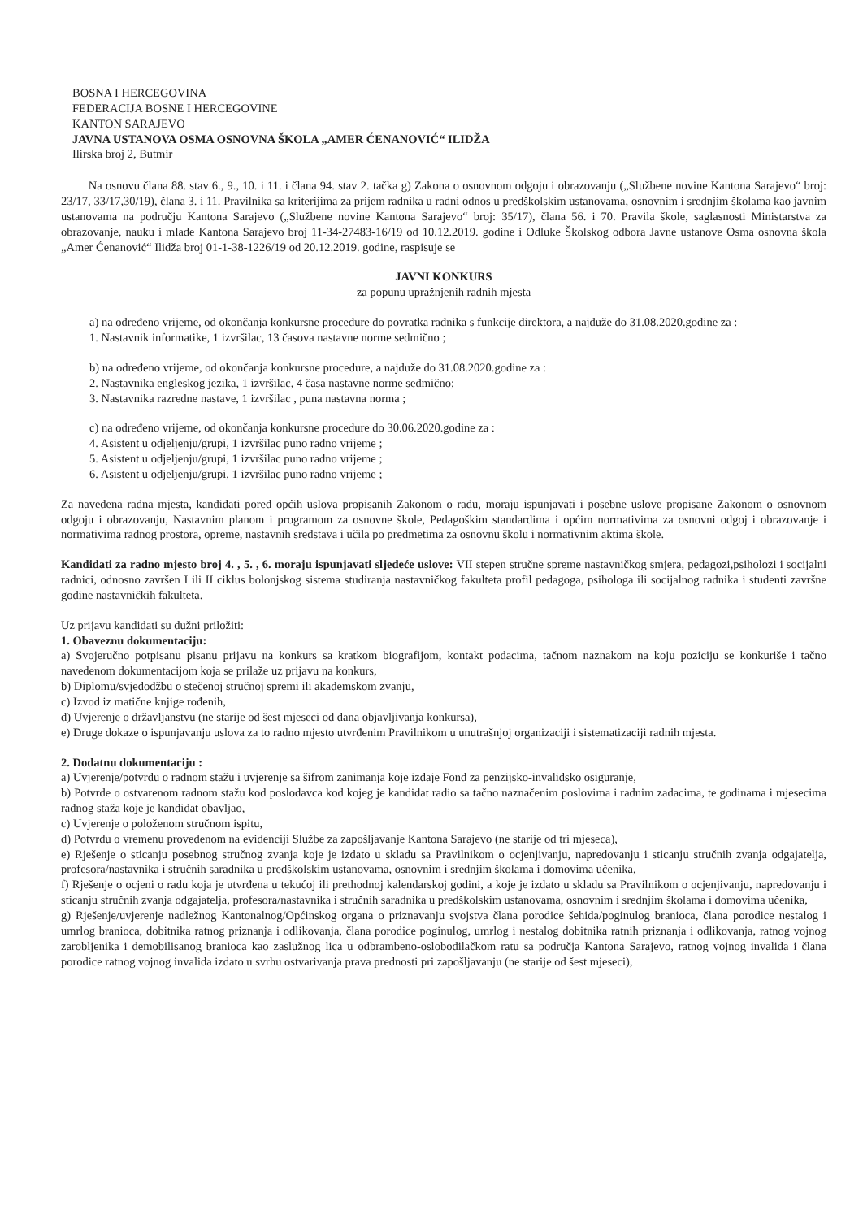BOSNA I HERCEGOVINA
FEDERACIJA BOSNE I HERCEGOVINE
KANTON SARAJEVO
JAVNA USTANOVA OSMA OSNOVNA ŠKOLA „AMER ĆENANOVIĆ“ ILIDŽA
Ilirska broj 2, Butmir
Na osnovu člana 88. stav 6., 9., 10. i 11. i člana 94. stav 2. tačka g) Zakona o osnovnom odgoju i obrazovanju („Službene novine Kantona Sarajevo“ broj: 23/17, 33/17,30/19), člana 3. i 11. Pravilnika sa kriterijima za prijem radnika u radni odnos u predškolskim ustanovama, osnovnim i srednjim školama kao javnim ustanovama na području Kantona Sarajevo („Službene novine Kantona Sarajevo“ broj: 35/17), člana 56. i 70. Pravila škole, saglasnosti Ministarstva za obrazovanje, nauku i mlade Kantona Sarajevo broj 11-34-27483-16/19 od 10.12.2019. godine i Odluke Školskog odbora Javne ustanove Osma osnovna škola „Amer Ćenanović“ Ilidža broj 01-1-38-1226/19 od 20.12.2019. godine, raspisuje se
JAVNI KONKURS
za popunu upražnjenih radnih mjesta
a) na određeno vrijeme, od okončanja konkursne procedure do povratka radnika s funkcije direktora, a najduže do 31.08.2020.godine za :
1. Nastavnik informatike, 1 izvršilac, 13 časova nastavne norme sedmično ;
b) na određeno vrijeme, od okončanja konkursne procedure, a najduže do 31.08.2020.godine za :
2. Nastavnika engleskog jezika, 1 izvršilac, 4 časa nastavne norme sedmično;
3. Nastavnika razredne nastave, 1 izvršilac , puna nastavna norma ;
c) na određeno vrijeme, od okončanja konkursne procedure do 30.06.2020.godine za :
4. Asistent u odjeljenju/grupi, 1 izvršilac puno radno vrijeme ;
5. Asistent u odjeljenju/grupi, 1 izvršilac puno radno vrijeme ;
6. Asistent u odjeljenju/grupi, 1 izvršilac puno radno vrijeme ;
Za navedena radna mjesta, kandidati pored općih uslova propisanih Zakonom o radu, moraju ispunjavati i posebne uslove propisane Zakonom o osnovnom odgoju i obrazovanju, Nastavnim planom i programom za osnovne škole, Pedagoškim standardima i općim normativima za osnovni odgoj i obrazovanje i normativima radnog prostora, opreme, nastavnih sredstava i učila po predmetima za osnovnu školu i normativnim aktima škole.
Kandidati za radno mjesto broj 4. , 5. , 6. moraju ispunjavati sljedeće uslove: VII stepen stručne spreme nastavničkog smjera, pedagozi,psiholozi i socijalni radnici, odnosno završen I ili II ciklus bolonjskog sistema studiranja nastavničkog fakulteta profil pedagoga, psihologa ili socijalnog radnika i studenti završne godine nastavničkih fakulteta.
Uz prijavu kandidati su dužni priložiti:
1. Obaveznu dokumentaciju:
a) Svojeručno potpisanu pisanu prijavu na konkurs sa kratkom biografijom, kontakt podacima, tačnom naznakom na koju poziciju se konkuriše i tačno navedenom dokumentacijom koja se prilaže uz prijavu na konkurs,
b) Diplomu/svjedodžbu o stečenoj stručnoj spremi ili akademskom zvanju,
c) Izvod iz matične knjige rođenih,
d) Uvjerenje o državljanstvu (ne starije od šest mjeseci od dana objavljivanja konkursa),
e) Druge dokaze o ispunjavanju uslova za to radno mjesto utvrđenim Pravilnikom u unutrašnjoj organizaciji i sistematizaciji radnih mjesta.
2. Dodatnu dokumentaciju :
a) Uvjerenje/potvrdu o radnom stažu i uvjerenje sa šifrom zanimanja koje izdaje Fond za penzijsko-invalidsko osiguranje,
b) Potvrde o ostvarenom radnom stažu kod poslodavca kod kojeg je kandidat radio sa tačno naznačenim poslovima i radnim zadacima, te godinama i mjesecima radnog staža koje je kandidat obavljao,
c) Uvjerenje o položenom stručnom ispitu,
d) Potvrdu o vremenu provedenom na evidenciji Službe za zapošljavanje Kantona Sarajevo (ne starije od tri mjeseca),
e) Rješenje o sticanju posebnog stručnog zvanja koje je izdato u skladu sa Pravilnikom o ocjenjivanju, napredovanju i sticanju stručnih zvanja odgajatelja, profesora/nastavnika i stručnih saradnika u predškolskim ustanovama, osnovnim i srednjim školama i domovima učenika,
f) Rješenje o ocjeni o radu koja je utvrđena u tekućoj ili prethodnoj kalendarskoj godini, a koje je izdato u skladu sa Pravilnikom o ocjenjivanju, napredovanju i sticanju stručnih zvanja odgajatelja, profesora/nastavnika i stručnih saradnika u predškolskim ustanovama, osnovnim i srednjim školama i domovima učenika,
g) Rješenje/uvjerenje nadležnog Kantonalnog/Općinskog organa o priznavanju svojstva člana porodice šehida/poginulog branioca, člana porodice nestalog i umrlog branioca, dobitnika ratnog priznanja i odlikovanja, člana porodice poginulog, umrlog i nestalog dobitnika ratnih priznanja i odlikovanja, ratnog vojnog zarobljenika i demobilisanog branioca kao zaslužnog lica u odbrambeno-oslobodilačkom ratu sa područja Kantona Sarajevo, ratnog vojnog invalida i člana porodice ratnog vojnog invalida izdato u svrhu ostvarivanja prava prednosti pri zapošljavanju (ne starije od šest mjeseci),